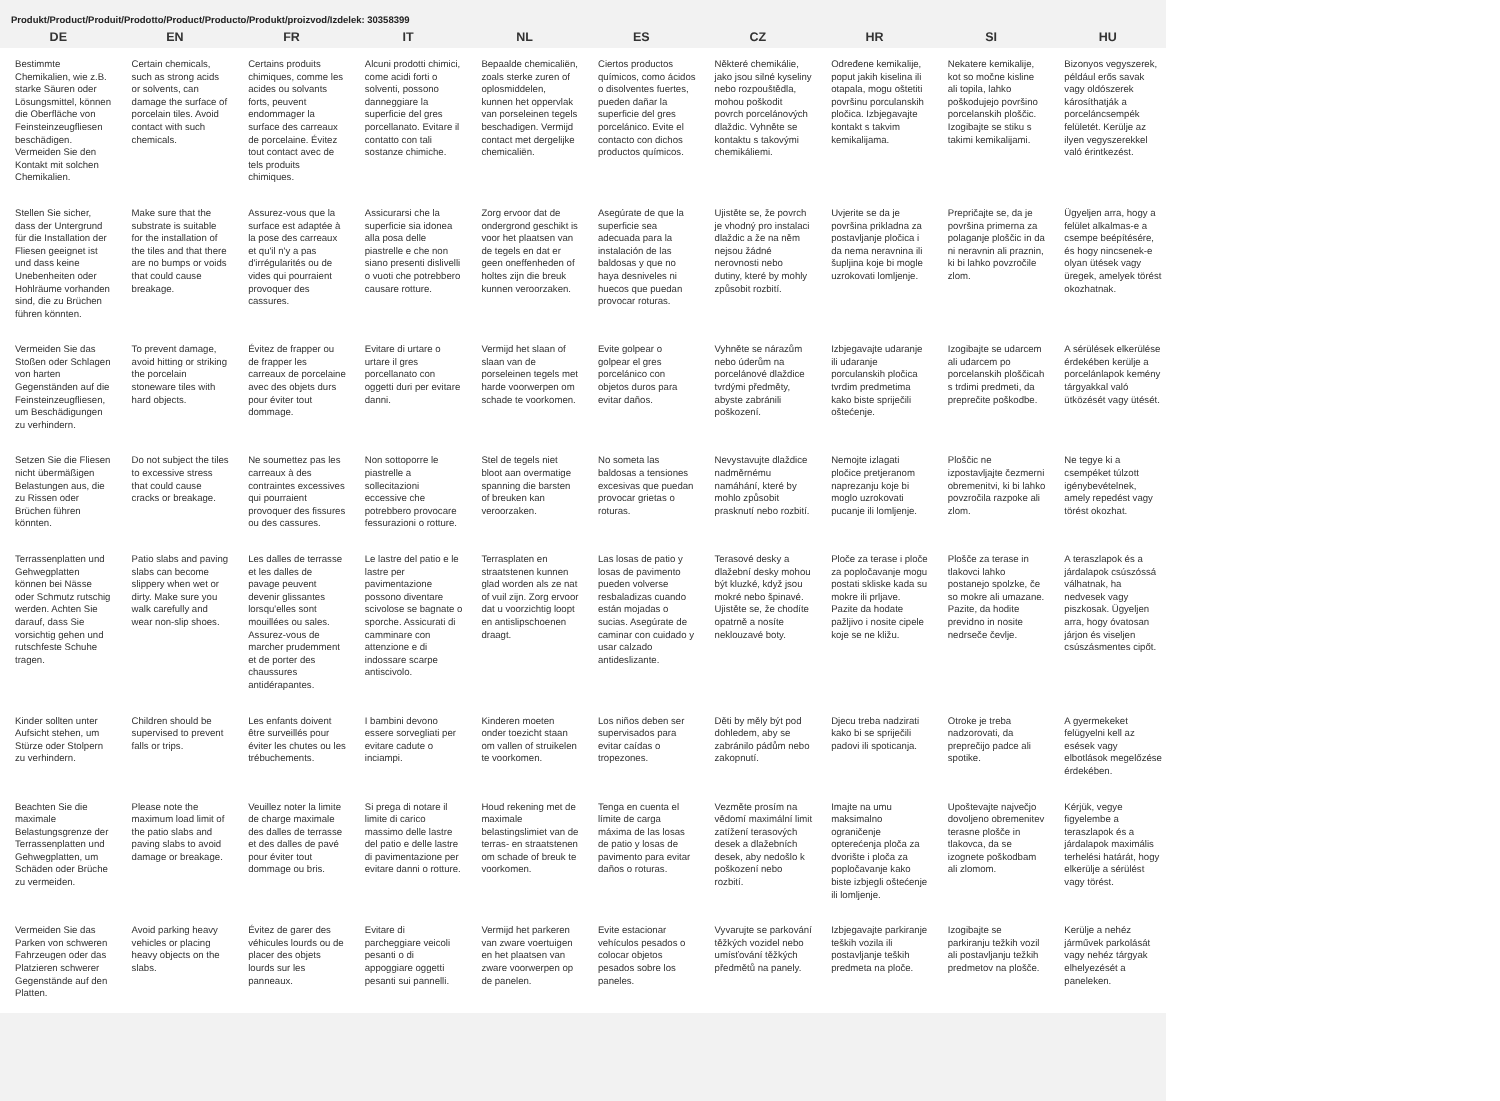Produkt/Product/Produit/Prodotto/Product/Producto/Produkt/proizvod/Izdelek: 30358399
| DE | EN | FR | IT | NL | ES | CZ | HR | SI | HU |
| --- | --- | --- | --- | --- | --- | --- | --- | --- | --- |
| Bestimmte Chemikalien, wie z.B. starke Säuren oder Lösungsmittel, können die Oberfläche von Feinsteinzeugfliesen beschädigen. Vermeiden Sie den Kontakt mit solchen Chemikalien. | Certain chemicals, such as strong acids or solvents, can damage the surface of porcelain tiles. Avoid contact with such chemicals. | Certains produits chimiques, comme les acides ou solvants forts, peuvent endommager la surface des carreaux de porcelaine. Évitez tout contact avec de tels produits chimiques. | Alcuni prodotti chimici, come acidi forti o solventi, possono danneggiare la superficie del gres porcellanato. Evitare il contatto con tali sostanze chimiche. | Bepaalde chemicaliën, zoals sterke zuren of oplosmiddelen, kunnen het oppervlak van porseleinen tegels beschadigen. Vermijd contact met dergelijke chemicaliën. | Ciertos productos químicos, como ácidos o disolventes fuertes, pueden dañar la superficie del gres porcelánico. Evite el contacto con dichos productos químicos. | Některé chemikálie, jako jsou silné kyseliny nebo rozpouštědla, mohou poškodit povrch porcelánových dlaždic. Vyhněte se kontaktu s takovými chemikáliemi. | Određene kemikalije, poput jakih kiselina ili otapala, mogu oštetiti površinu porculanskih pločica. Izbjegavajte kontakt s takvim kemikalijama. | Nekatere kemikalije, kot so močne kisline ali topila, lahko poškodujejo površino porcelanskih ploščic. Izogibajte se stiku s takimi kemikalijami. | Bizonyos vegyszerek, például erős savak vagy oldószerek károsíthatják a porceláncsempék felületét. Kerülje az ilyen vegyszerekkel való érintkezést. |
| Stellen Sie sicher, dass der Untergrund für die Installation der Fliesen geeignet ist und dass keine Unebenheiten oder Hohlräume vorhanden sind, die zu Brüchen führen könnten. | Make sure that the substrate is suitable for the installation of the tiles and that there are no bumps or voids that could cause breakage. | Assurez-vous que la surface est adaptée à la pose des carreaux et qu'il n'y a pas d'irrégularités ou de vides qui pourraient provoquer des cassures. | Assicurarsi che la superficie sia idonea alla posa delle piastrelle e che non siano presenti dislivelli o vuoti che potrebbero causare rotture. | Zorg ervoor dat de ondergrond geschikt is voor het plaatsen van de tegels en dat er geen oneffenheden of holtes zijn die breuk kunnen veroorzaken. | Asegúrate de que la superficie sea adecuada para la instalación de las baldosas y que no haya desniveles ni huecos que puedan provocar roturas. | Ujistěte se, že povrch je vhodný pro instalaci dlaždic a že na něm nejsou žádné nerovnosti nebo dutiny, které by mohly způsobit rozbití. | Uvjerite se da je površina prikladna za postavljanje pločica i da nema neravnina ili šupljina koje bi mogle uzrokovati lomljenje. | Prepričajte se, da je površina primerna za polaganje ploščic in da ni neravnin ali praznin, ki bi lahko povzročile zlom. | Ügyeljen arra, hogy a felület alkalmas-e a csempe beépítésére, és hogy nincsenek-e olyan ütések vagy üregek, amelyek törést okozhatnak. |
| Vermeiden Sie das Stoßen oder Schlagen von harten Gegenständen auf die Feinsteinzeugfliesen, um Beschädigungen zu verhindern. | To prevent damage, avoid hitting or striking the porcelain stoneware tiles with hard objects. | Évitez de frapper ou de frapper les carreaux de porcelaine avec des objets durs pour éviter tout dommage. | Evitare di urtare o urtare il gres porcellanato con oggetti duri per evitare danni. | Vermijd het slaan of slaan van de porseleinen tegels met harde voorwerpen om schade te voorkomen. | Evite golpear o golpear el gres porcelánico con objetos duros para evitar daños. | Vyhněte se nárazům nebo úderům na porcelánové dlaždice tvrdými předměty, abyste zabránili poškození. | Izbjegavajte udaranje ili udaranje porculanskih pločica tvrdim predmetima kako biste spriječili oštećenje. | Izogibajte se udarcem ali udarcem po porcelanskih ploščicah s trdimi predmeti, da preprečite poškodbe. | A sérülések elkerülése érdekében kerülje a porcelánlapok kemény tárgyakkal való ütközését vagy ütését. |
| Setzen Sie die Fliesen nicht übermäßigen Belastungen aus, die zu Rissen oder Brüchen führen könnten. | Do not subject the tiles to excessive stress that could cause cracks or breakage. | Ne soumettez pas les carreaux à des contraintes excessives qui pourraient provoquer des fissures ou des cassures. | Non sottoporre le piastrelle a sollecitazioni eccessive che potrebbero provocare fessurazioni o rotture. | Stel de tegels niet bloot aan overmatige spanning die barsten of breuken kan veroorzaken. | No someta las baldosas a tensiones excesivas que puedan provocar grietas o roturas. | Nevystavujte dlaždice nadměrnému namáhání, které by mohlo způsobit prasknutí nebo rozbití. | Nemojte izlagati pločice pretjeranom naprezanju koje bi moglo uzrokovati pucanje ili lomljenje. | Ploščic ne izpostavljajte čezmerni obremenitvi, ki bi lahko povzročila razpoke ali zlom. | Ne tegye ki a csempéket túlzott igénybevételnek, amely repedést vagy törést okozhat. |
| Terrassenplatten und Gehwegplatten können bei Nässe oder Schmutz rutschig werden. Achten Sie darauf, dass Sie vorsichtig gehen und rutschfeste Schuhe tragen. | Patio slabs and paving slabs can become slippery when wet or dirty. Make sure you walk carefully and wear non-slip shoes. | Les dalles de terrasse et les dalles de pavage peuvent devenir glissantes lorsqu'elles sont mouillées ou sales. Assurez-vous de marcher prudemment et de porter des chaussures antidérapantes. | Le lastre del patio e le lastre per pavimentazione possono diventare scivolose se bagnate o sporche. Assicurati di camminare con attenzione e di indossare scarpe antiscivolo. | Terrasplaten en straatstenen kunnen glad worden als ze nat of vuil zijn. Zorg ervoor dat u voorzichtig loopt en antislipschoenen draagt. | Las losas de patio y losas de pavimento pueden volverse resbaladizas cuando están mojadas o sucias. Asegúrate de caminar con cuidado y usar calzado antideslizante. | Terasové desky a dlažební desky mohou být kluzké, když jsou mokré nebo špinavé. Ujistěte se, že chodíte opatrně a nosíte neklouzavé boty. | Ploče za terase i ploče za popločavanje mogu postati skliske kada su mokre ili prljave. Pazite da hodate pažljivo i nosite cipele koje se ne kližu. | Plošče za terase in tlakovci lahko postanejo spolzke, če so mokre ali umazane. Pazite, da hodite previdno in nosite nedrseče čevlje. | A teraszlapok és a járdalapok csúszóssá válhatnak, ha nedvesek vagy piszkosak. Ügyeljen arra, hogy óvatosan járjon és viseljen csúszásmentes cipőt. |
| Kinder sollten unter Aufsicht stehen, um Stürze oder Stolpern zu verhindern. | Children should be supervised to prevent falls or trips. | Les enfants doivent être surveillés pour éviter les chutes ou les trébuchements. | I bambini devono essere sorvegliati per evitare cadute o inciampi. | Kinderen moeten onder toezicht staan om vallen of struikelen te voorkomen. | Los niños deben ser supervisados para evitar caídas o tropezones. | Děti by měly být pod dohledem, aby se zabránilo pádům nebo zakopnutí. | Djecu treba nadzirati kako bi se spriječili padovi ili spoticanja. | Otroke je treba nadzorovati, da preprečijo padce ali spotike. | A gyermekeket felügyelni kell az esések vagy elbotlások megelőzése érdekében. |
| Beachten Sie die maximale Belastungsgrenze der Terrassenplatten und Gehwegplatten, um Schäden oder Brüche zu vermeiden. | Please note the maximum load limit of the patio slabs and paving slabs to avoid damage or breakage. | Veuillez noter la limite de charge maximale des dalles de terrasse et des dalles de pavé pour éviter tout dommage ou bris. | Si prega di notare il limite di carico massimo delle lastre del patio e delle lastre di pavimentazione per evitare danni o rotture. | Houd rekening met de maximale belastingslimiet van de terras- en straatstenen om schade of breuk te voorkomen. | Tenga en cuenta el límite de carga máxima de las losas de patio y losas de pavimento para evitar daños o roturas. | Vezměte prosím na vědomí maximální limit zatížení terasových desek a dlažebních desek, aby nedošlo k poškození nebo rozbití. | Imajte na umu maksimalno ograničenje opterećenja ploča za dvorište i ploča za popločavanje kako biste izbjegli oštećenje ili lomljenje. | Upoštevajte največjo dovoljeno obremenitev terasne plošče in tlakovca, da se izognete poškodbam ali zlomom. | Kérjük, vegye figyelembe a teraszlapok és a járdalapok maximális terhelési határát, hogy elkerülje a sérülést vagy törést. |
| Vermeiden Sie das Parken von schweren Fahrzeugen oder das Platzieren schwerer Gegenstände auf den Platten. | Avoid parking heavy vehicles or placing heavy objects on the slabs. | Évitez de garer des véhicules lourds ou de placer des objets lourds sur les panneaux. | Evitare di parcheggiare veicoli pesanti o di appoggiare oggetti pesanti sui pannelli. | Vermijd het parkeren van zware voertuigen en het plaatsen van zware voorwerpen op de panelen. | Evite estacionar vehículos pesados o colocar objetos pesados sobre los paneles. | Vyvarujte se parkování těžkých vozidel nebo umísťování těžkých předmětů na panely. | Izbjegavajte parkiranje teških vozila ili postavljanje teških predmeta na ploče. | Izogibajte se parkiranju težkih vozil ali postavljanju težkih predmetov na plošče. | Kerülje a nehéz járművek parkolását vagy nehéz tárgyak elhelyezését a paneleken. |